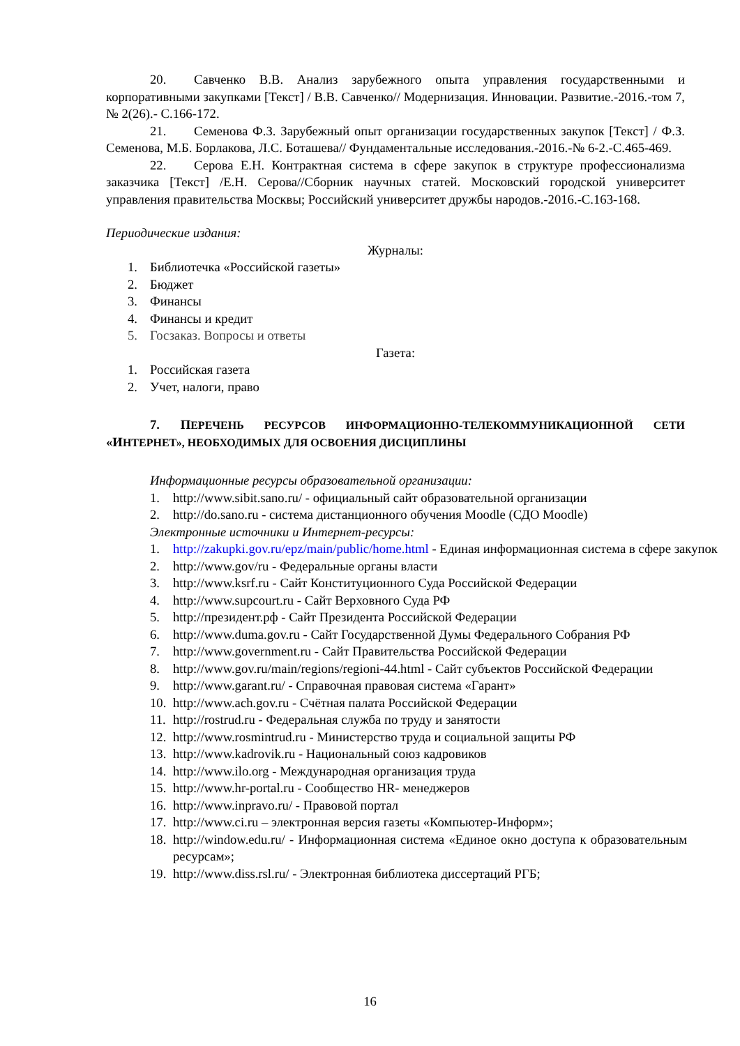20. Савченко В.В. Анализ зарубежного опыта управления государственными и корпоративными закупками [Текст] / В.В. Савченко// Модернизация. Инновации. Развитие.-2016.-том 7, № 2(26).- С.166-172.
21. Семенова Ф.З. Зарубежный опыт организации государственных закупок [Текст] / Ф.З. Семенова, М.Б. Борлакова, Л.С. Боташева// Фундаментальные исследования.-2016.-№ 6-2.-С.465-469.
22. Серова Е.Н. Контрактная система в сфере закупок в структуре профессионализма заказчика [Текст] /Е.Н. Серова//Сборник научных статей. Московский городской университет управления правительства Москвы; Российский университет дружбы народов.-2016.-С.163-168.
Периодические издания:
Журналы:
1. Библиотечка «Российской газеты»
2. Бюджет
3. Финансы
4. Финансы и кредит
5. Госзаказ. Вопросы и ответы
Газета:
1. Российская газета
2. Учет, налоги, право
7. ПЕРЕЧЕНЬ РЕСУРСОВ ИНФОРМАЦИОННО-ТЕЛЕКОММУНИКАЦИОННОЙ СЕТИ «ИНТЕРНЕТ», НЕОБХОДИМЫХ ДЛЯ ОСВОЕНИЯ ДИСЦИПЛИНЫ
Информационные ресурсы образовательной организации:
1. http://www.sibit.sano.ru/ - официальный сайт образовательной организации
2. http://do.sano.ru - система дистанционного обучения Moodle (СДО Moodle)
Электронные источники и Интернет-ресурсы:
1. http://zakupki.gov.ru/epz/main/public/home.html - Единая информационная система в сфере закупок
2. http://www.gov/ru - Федеральные органы власти
3. http://www.ksrf.ru - Сайт Конституционного Суда Российской Федерации
4. http://www.supcourt.ru - Сайт Верховного Суда РФ
5. http://президент.рф - Сайт Президента Российской Федерации
6. http://www.duma.gov.ru - Сайт Государственной Думы Федерального Собрания РФ
7. http://www.government.ru - Сайт Правительства Российской Федерации
8. http://www.gov.ru/main/regions/regioni-44.html - Сайт субъектов Российской Федерации
9. http://www.garant.ru/ - Справочная правовая система «Гарант»
10. http://www.ach.gov.ru - Счётная палата Российской Федерации
11. http://rostrud.ru - Федеральная служба по труду и занятости
12. http://www.rosmintrud.ru - Министерство труда и социальной защиты РФ
13. http://www.kadrovik.ru - Национальный союз кадровиков
14. http://www.ilo.org - Международная организация труда
15. http://www.hr-portal.ru - Сообщество HR- менеджеров
16. http://www.inpravo.ru/ - Правовой портал
17. http://www.ci.ru – электронная версия газеты «Компьютер-Информ»;
18.
http://window.edu.ru/ - Информационная система «Единое окно доступа к образовательным ресурсам»;
19. http://www.diss.rsl.ru/ - Электронная библиотека диссертаций РГБ;
16